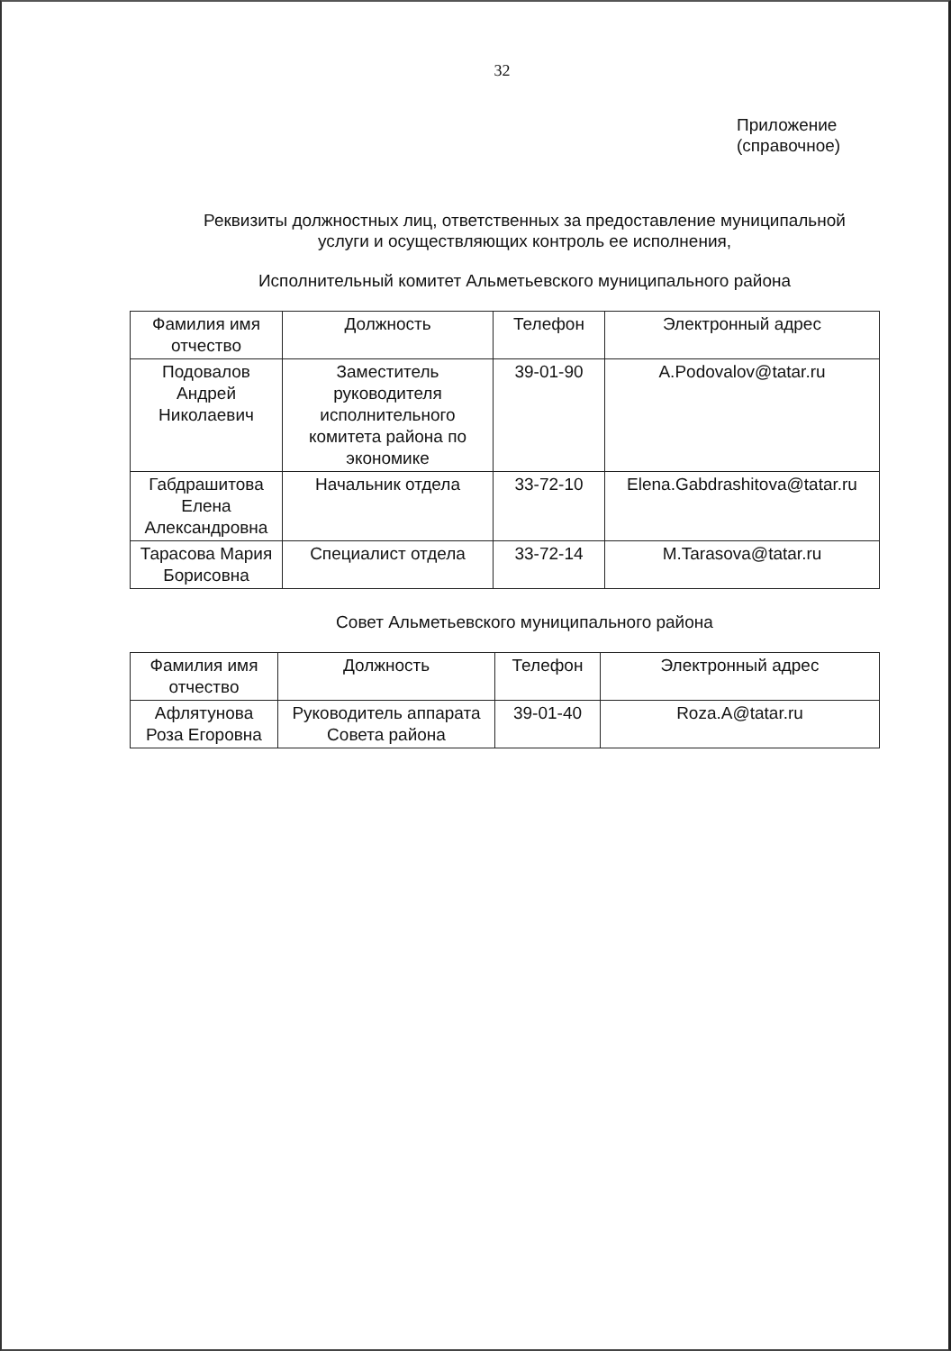32
Приложение
(справочное)
Реквизиты должностных лиц, ответственных за предоставление муниципальной
услуги и осуществляющих контроль ее исполнения,
Исполнительный комитет Альметьевского муниципального района
| Фамилия имя отчество | Должность | Телефон | Электронный адрес |
| --- | --- | --- | --- |
| Подовалов Андрей Николаевич | Заместитель руководителя исполнительного комитета района по экономике | 39-01-90 | A.Podovalov@tatar.ru |
| Габдрашитова Елена Александровна | Начальник отдела | 33-72-10 | Elena.Gabdrashitova@tatar.ru |
| Тарасова Мария Борисовна | Специалист отдела | 33-72-14 | M.Tarasova@tatar.ru |
Совет Альметьевского муниципального района
| Фамилия имя отчество | Должность | Телефон | Электронный адрес |
| --- | --- | --- | --- |
| Афлятунова Роза Егоровна | Руководитель аппарата Совета района | 39-01-40 | Roza.A@tatar.ru |